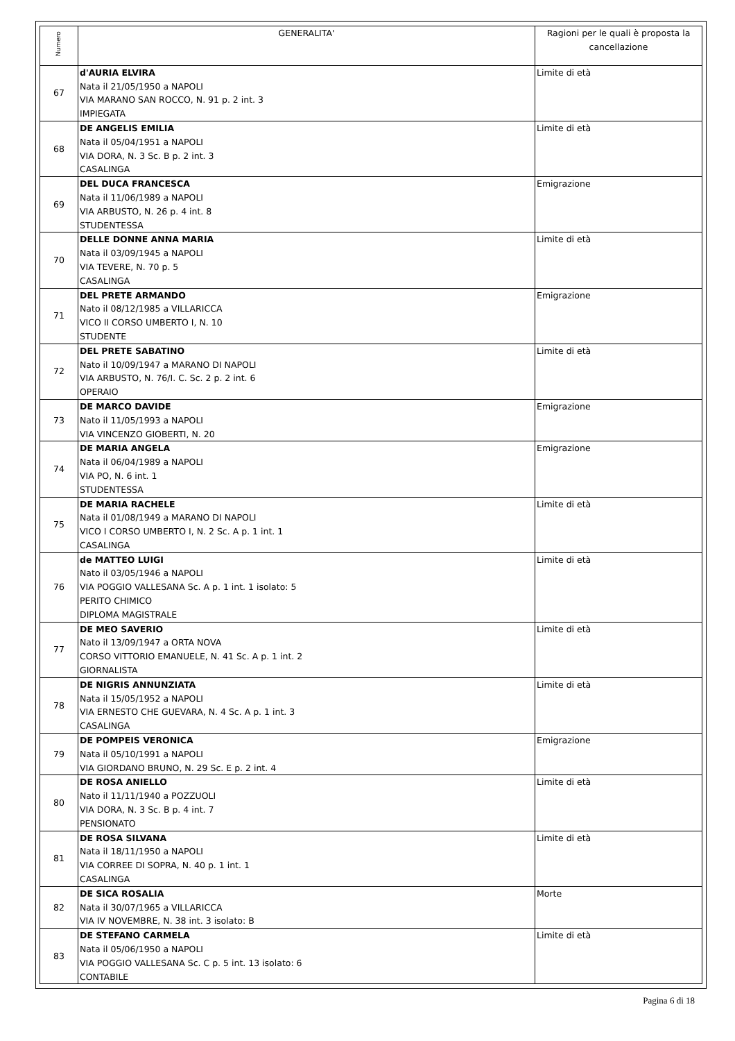| Numero | GENERALITA' | Ragioni per le quali è proposta la cancellazione |
| --- | --- | --- |
| 67 | d'AURIA ELVIRA Nata il 21/05/1950 a NAPOLI VIA MARANO SAN ROCCO, N. 91 p. 2 int. 3 IMPIEGATA | Limite di età |
| 68 | DE ANGELIS EMILIA Nata il 05/04/1951 a NAPOLI VIA DORA, N. 3 Sc. B p. 2 int. 3 CASALINGA | Limite di età |
| 69 | DEL DUCA FRANCESCA Nata il 11/06/1989 a NAPOLI VIA ARBUSTO, N. 26 p. 4 int. 8 STUDENTESSA | Emigrazione |
| 70 | DELLE DONNE ANNA MARIA Nata il 03/09/1945 a NAPOLI VIA TEVERE, N. 70 p. 5 CASALINGA | Limite di età |
| 71 | DEL PRETE ARMANDO Nato il 08/12/1985 a VILLARICCA VICO II CORSO UMBERTO I, N. 10 STUDENTE | Emigrazione |
| 72 | DEL PRETE SABATINO Nato il 10/09/1947 a MARANO DI NAPOLI VIA ARBUSTO, N. 76/I. C. Sc. 2 p. 2 int. 6 OPERAIO | Limite di età |
| 73 | DE MARCO DAVIDE Nato il 11/05/1993 a NAPOLI VIA VINCENZO GIOBERTI, N. 20 | Emigrazione |
| 74 | DE MARIA ANGELA Nata il 06/04/1989 a NAPOLI VIA PO, N. 6 int. 1 STUDENTESSA | Emigrazione |
| 75 | DE MARIA RACHELE Nata il 01/08/1949 a MARANO DI NAPOLI VICO I CORSO UMBERTO I, N. 2 Sc. A p. 1 int. 1 CASALINGA | Limite di età |
| 76 | de MATTEO LUIGI Nato il 03/05/1946 a NAPOLI VIA POGGIO VALLESANA Sc. A p. 1 int. 1 isolato: 5 PERITO CHIMICO DIPLOMA MAGISTRALE | Limite di età |
| 77 | DE MEO SAVERIO Nato il 13/09/1947 a ORTA NOVA CORSO VITTORIO EMANUELE, N. 41 Sc. A p. 1 int. 2 GIORNALISTA | Limite di età |
| 78 | DE NIGRIS ANNUNZIATA Nata il 15/05/1952 a NAPOLI VIA ERNESTO CHE GUEVARA, N. 4 Sc. A p. 1 int. 3 CASALINGA | Limite di età |
| 79 | DE POMPEIS VERONICA Nata il 05/10/1991 a NAPOLI VIA GIORDANO BRUNO, N. 29 Sc. E p. 2 int. 4 | Emigrazione |
| 80 | DE ROSA ANIELLO Nato il 11/11/1940 a POZZUOLI VIA DORA, N. 3 Sc. B p. 4 int. 7 PENSIONATO | Limite di età |
| 81 | DE ROSA SILVANA Nata il 18/11/1950 a NAPOLI VIA CORREE DI SOPRA, N. 40 p. 1 int. 1 CASALINGA | Limite di età |
| 82 | DE SICA ROSALIA Nata il 30/07/1965 a VILLARICCA VIA IV NOVEMBRE, N. 38 int. 3 isolato: B | Morte |
| 83 | DE STEFANO CARMELA Nata il 05/06/1950 a NAPOLI VIA POGGIO VALLESANA Sc. C p. 5 int. 13 isolato: 6 CONTABILE | Limite di età |
Pagina 6 di 18